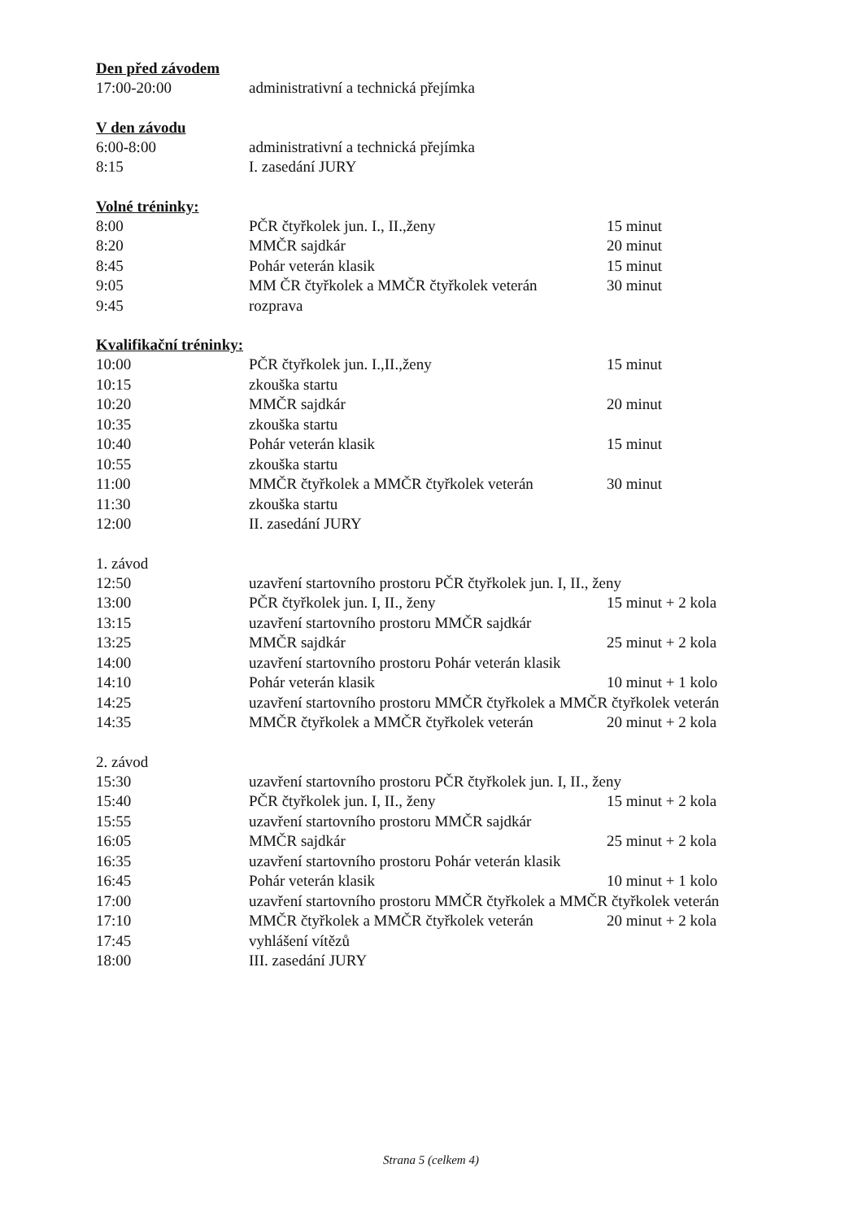Den před závodem
| 17:00-20:00 | administrativní a technická přejímka | |
V den závodu
| 6:00-8:00 | administrativní a technická přejímka | |
| 8:15 | I. zasedání JURY | |
Volné tréninky:
| 8:00 | PČR čtyřkolek jun. I., II.,ženy | 15 minut |
| 8:20 | MMČR sajdkár | 20 minut |
| 8:45 | Pohár veterán klasik | 15 minut |
| 9:05 | MM ČR čtyřkolek a MMČR čtyřkolek veterán | 30 minut |
| 9:45 | rozprava | |
Kvalifikační tréninky:
| 10:00 | PČR čtyřkolek jun. I.,II.,ženy | 15 minut |
| 10:15 | zkouška startu | |
| 10:20 | MMČR sajdkár | 20 minut |
| 10:35 | zkouška startu | |
| 10:40 | Pohár veterán klasik | 15 minut |
| 10:55 | zkouška startu | |
| 11:00 | MMČR čtyřkolek a MMČR čtyřkolek veterán | 30 minut |
| 11:30 | zkouška startu | |
| 12:00 | II. zasedání JURY | |
1. závod
| 12:50 | uzavření startovního prostoru PČR čtyřkolek jun. I, II., ženy | |
| 13:00 | PČR čtyřkolek jun. I, II., ženy | 15 minut + 2 kola |
| 13:15 | uzavření startovního prostoru MMČR sajdkár | |
| 13:25 | MMČR sajdkár | 25 minut + 2 kola |
| 14:00 | uzavření startovního prostoru Pohár veterán klasik | |
| 14:10 | Pohár veterán klasik | 10 minut + 1 kolo |
| 14:25 | uzavření startovního prostoru MMČR čtyřkolek a MMČR čtyřkolek veterán | |
| 14:35 | MMČR čtyřkolek a MMČR čtyřkolek veterán | 20 minut + 2 kola |
2. závod
| 15:30 | uzavření startovního prostoru PČR čtyřkolek jun. I, II., ženy | |
| 15:40 | PČR čtyřkolek jun. I, II., ženy | 15 minut + 2 kola |
| 15:55 | uzavření startovního prostoru MMČR sajdkár | |
| 16:05 | MMČR sajdkár | 25 minut + 2 kola |
| 16:35 | uzavření startovního prostoru Pohár veterán klasik | |
| 16:45 | Pohár veterán klasik | 10 minut + 1 kolo |
| 17:00 | uzavření startovního prostoru MMČR čtyřkolek a MMČR čtyřkolek veterán | |
| 17:10 | MMČR čtyřkolek a MMČR čtyřkolek veterán | 20 minut + 2 kola |
| 17:45 | vyhlášení vítězů | |
| 18:00 | III. zasedání JURY | |
Strana 5 (celkem 4)